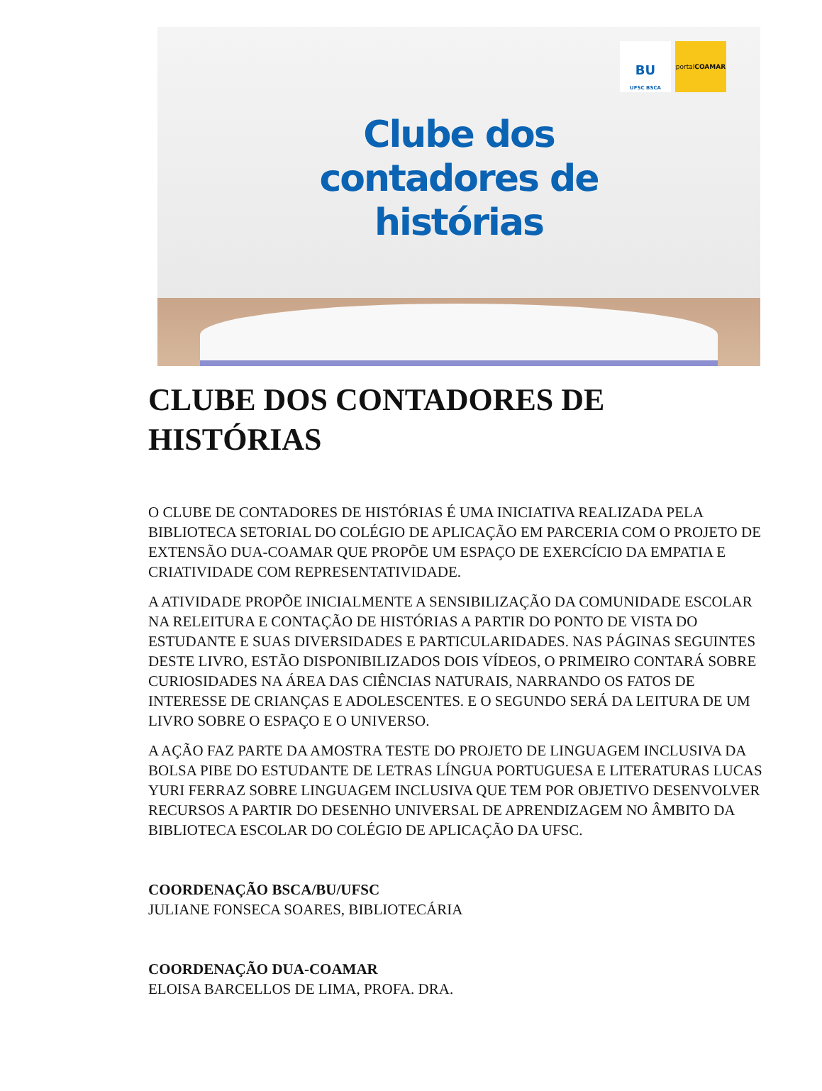BU
UFSC BSCA
portalCOAMAR
Clube dos
contadores de
histórias
CLUBE DOS CONTADORES DE HISTÓRIAS
O CLUBE DE CONTADORES DE HISTÓRIAS É UMA INICIATIVA REALIZADA PELA BIBLIOTECA SETORIAL DO COLÉGIO DE APLICAÇÃO EM PARCERIA COM O PROJETO DE EXTENSÃO DUA-COAMAR QUE PROPÕE UM ESPAÇO DE EXERCÍCIO DA EMPATIA E CRIATIVIDADE COM REPRESENTATIVIDADE.
A ATIVIDADE PROPÕE INICIALMENTE A SENSIBILIZAÇÃO DA COMUNIDADE ESCOLAR NA RELEITURA E CONTAÇÃO DE HISTÓRIAS A PARTIR DO PONTO DE VISTA DO ESTUDANTE E SUAS DIVERSIDADES E PARTICULARIDADES. NAS PÁGINAS SEGUINTES DESTE LIVRO, ESTÃO DISPONIBILIZADOS DOIS VÍDEOS, O PRIMEIRO CONTARÁ SOBRE CURIOSIDADES NA ÁREA DAS CIÊNCIAS NATURAIS, NARRANDO OS FATOS DE INTERESSE DE CRIANÇAS E ADOLESCENTES. E O SEGUNDO SERÁ DA LEITURA DE UM LIVRO SOBRE O ESPAÇO E O UNIVERSO.
A AÇÃO FAZ PARTE DA AMOSTRA TESTE DO PROJETO DE LINGUAGEM INCLUSIVA DA BOLSA PIBE DO ESTUDANTE DE LETRAS LÍNGUA PORTUGUESA E LITERATURAS LUCAS YURI FERRAZ SOBRE LINGUAGEM INCLUSIVA QUE TEM POR OBJETIVO DESENVOLVER RECURSOS A PARTIR DO DESENHO UNIVERSAL DE APRENDIZAGEM NO ÂMBITO DA BIBLIOTECA ESCOLAR DO COLÉGIO DE APLICAÇÃO DA UFSC.
COORDENAÇÃO BSCA/BU/UFSC
JULIANE FONSECA SOARES, BIBLIOTECÁRIA
COORDENAÇÃO DUA-COAMAR
ELOISA BARCELLOS DE LIMA, PROFA. DRA.